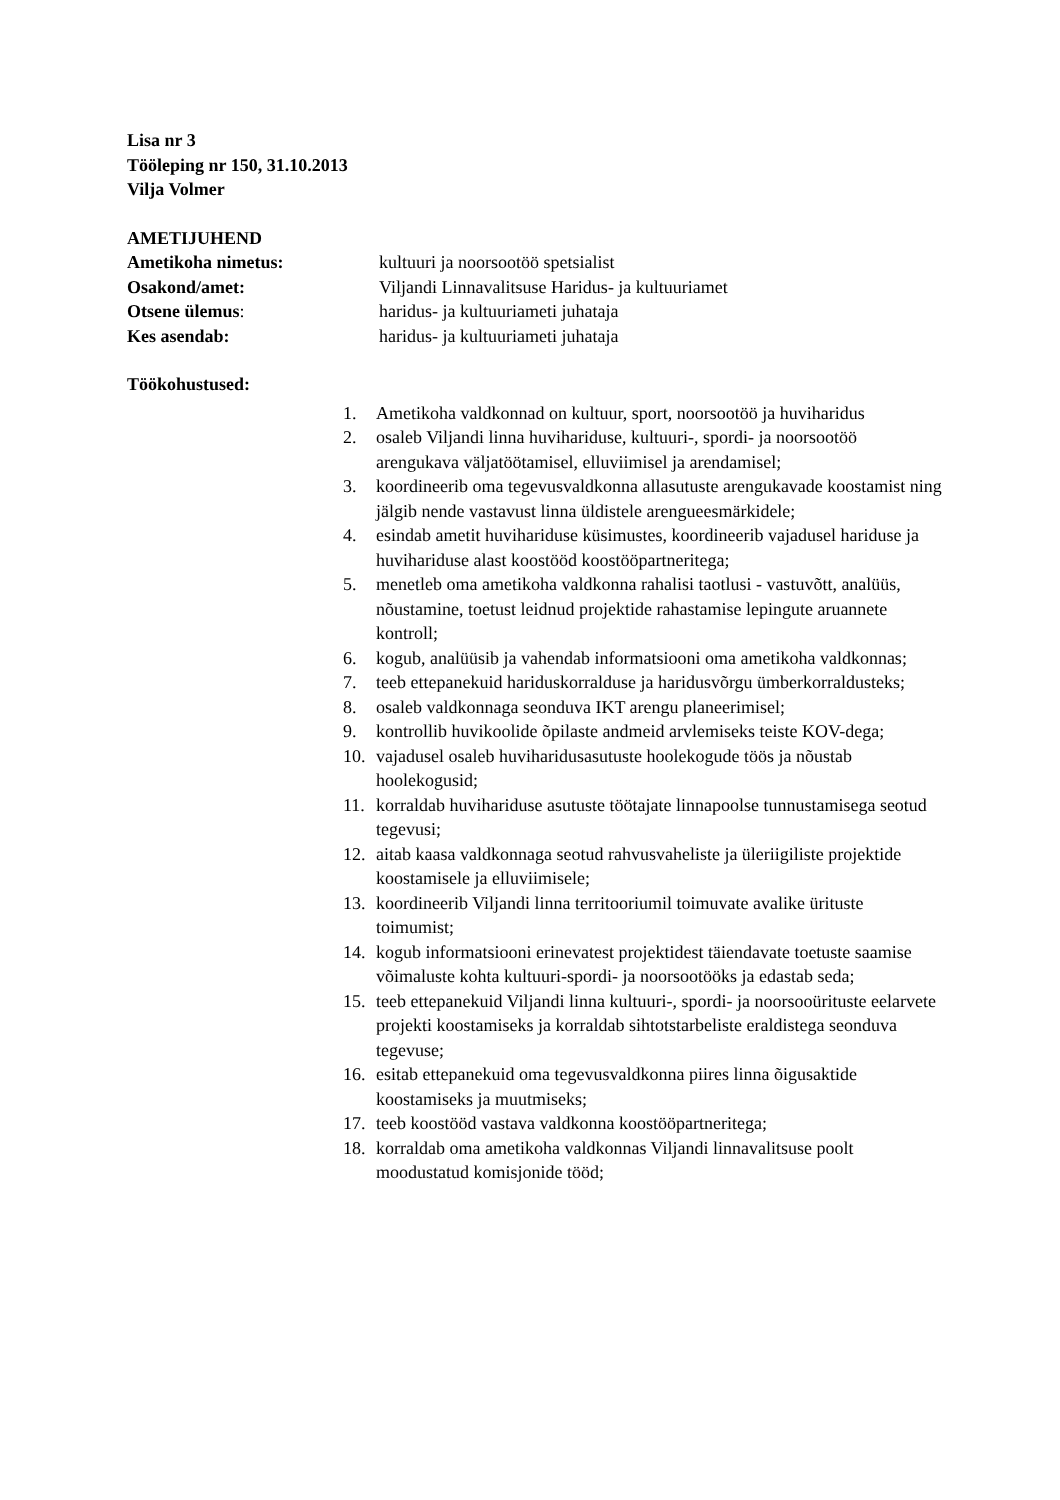Lisa nr 3
Tööleping nr 150, 31.10.2013
Vilja Volmer
AMETIJUHEND
Ametikoha nimetus: kultuuri ja noorsootöö spetsialist
Osakond/amet: Viljandi Linnavalitsuse Haridus- ja kultuuriamet
Otsene ülemus: haridus- ja kultuuriameti juhataja
Kes asendab: haridus- ja kultuuriameti juhataja
Töökohustused:
1. Ametikoha valdkonnad on kultuur, sport, noorsootöö ja huviharidus
2. osaleb Viljandi linna huvihariduse, kultuuri-, spordi- ja noorsootöö arengukava väljatöötamisel, elluviimisel ja arendamisel;
3. koordineerib oma tegevusvaldkonna allasutuste arengukavade koostamist ning jälgib nende vastavust linna üldistele arengueesmärkidele;
4. esindab ametit huvihariduse küsimustes, koordineerib vajadusel hariduse ja huvihariduse alast koostööd koostööpartneritega;
5. menetleb oma ametikoha valdkonna rahalisi taotlusi - vastuvõtt, analüüs, nõustamine, toetust leidnud projektide rahastamise lepingute aruannete kontroll;
6. kogub, analüüsib ja vahendab informatsiooni oma ametikoha valdkonnas;
7. teeb ettepanekuid hariduskorralduse ja haridusvõrgu ümberkorraldusteks;
8. osaleb valdkonnaga seonduva IKT arengu planeerimisel;
9. kontrollib huvikoolide õpilaste andmeid arvlemiseks teiste KOV-dega;
10. vajadusel osaleb huviharidusasutuste hoolekogude töös ja nõustab hoolekogusid;
11. korraldab huvihariduse asutuste töötajate linnapoolse tunnustamisega seotud tegevusi;
12. aitab kaasa valdkonnaga seotud rahvusvaheliste ja üleriigiliste projektide koostamisele ja elluviimisele;
13. koordineerib Viljandi linna territooriumil toimuvate avalike ürituste toimumist;
14. kogub informatsiooni erinevatest projektidest täiendavate toetuste saamise võimaluste kohta kultuuri-spordi- ja noorsootööks ja edastab seda;
15. teeb ettepanekuid Viljandi linna kultuuri-, spordi- ja noorsooürituste eelarvete projekti koostamiseks ja korraldab sihtotstarbeliste eraldistega seonduva tegevuse;
16. esitab ettepanekuid oma tegevusvaldkonna piires linna õigusaktide koostamiseks ja muutmiseks;
17. teeb koostööd vastava valdkonna koostööpartneritega;
18. korraldab oma ametikoha valdkonnas Viljandi linnavalitsuse poolt moodustatud komisjonide tööd;